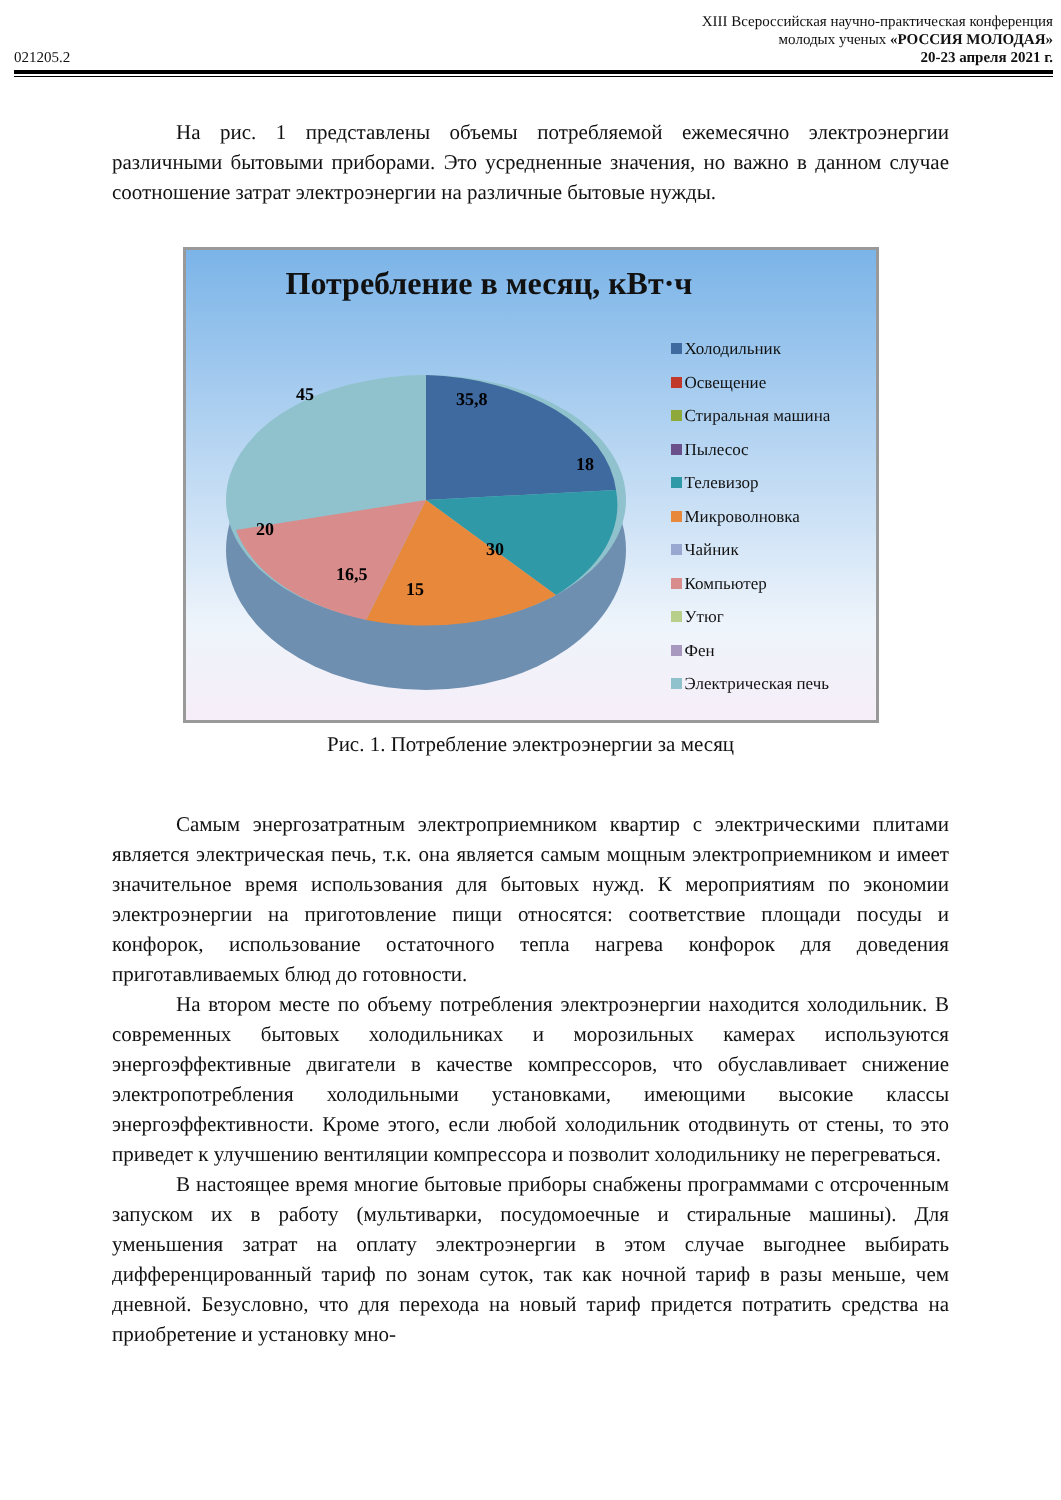021205.2
XIII Всероссийская научно-практическая конференция
молодых ученых «РОССИЯ МОЛОДАЯ»
20-23 апреля 2021 г.
На рис. 1 представлены объемы потребляемой ежемесячно электроэнергии различными бытовыми приборами. Это усредненные значения, но важно в данном случае соотношение затрат электроэнергии на различные бытовые нужды.
Потребление в месяц, кВт·ч
45
35,8
18
30
15
16,5
20
Холодильник
Освещение
Стиральная машина
Пылесос
Телевизор
Микроволновка
Чайник
Компьютер
Утюг
Фен
Электрическая печь
Рис. 1. Потребление электроэнергии за месяц
Самым энергозатратным электроприемником квартир с электрическими плитами является электрическая печь, т.к. она является самым мощным электроприемником и имеет значительное время использования для бытовых нужд. К мероприятиям по экономии электроэнергии на приготовление пищи относятся: соответствие площади посуды и конфорок, использование остаточного тепла нагрева конфорок для доведения приготавливаемых блюд до готовности.
На втором месте по объему потребления электроэнергии находится холодильник. В современных бытовых холодильниках и морозильных камерах используются энергоэффективные двигатели в качестве компрессоров, что обуславливает снижение электропотребления холодильными установками, имеющими высокие классы энергоэффективности. Кроме этого, если любой холодильник отодвинуть от стены, то это приведет к улучшению вентиляции компрессора и позволит холодильнику не перегреваться.
В настоящее время многие бытовые приборы снабжены программами с отсроченным запуском их в работу (мультиварки, посудомоечные и стиральные машины). Для уменьшения затрат на оплату электроэнергии в этом случае выгоднее выбирать дифференцированный тариф по зонам суток, так как ночной тариф в разы меньше, чем дневной. Безусловно, что для перехода на новый тариф придется потратить средства на приобретение и установку мно-